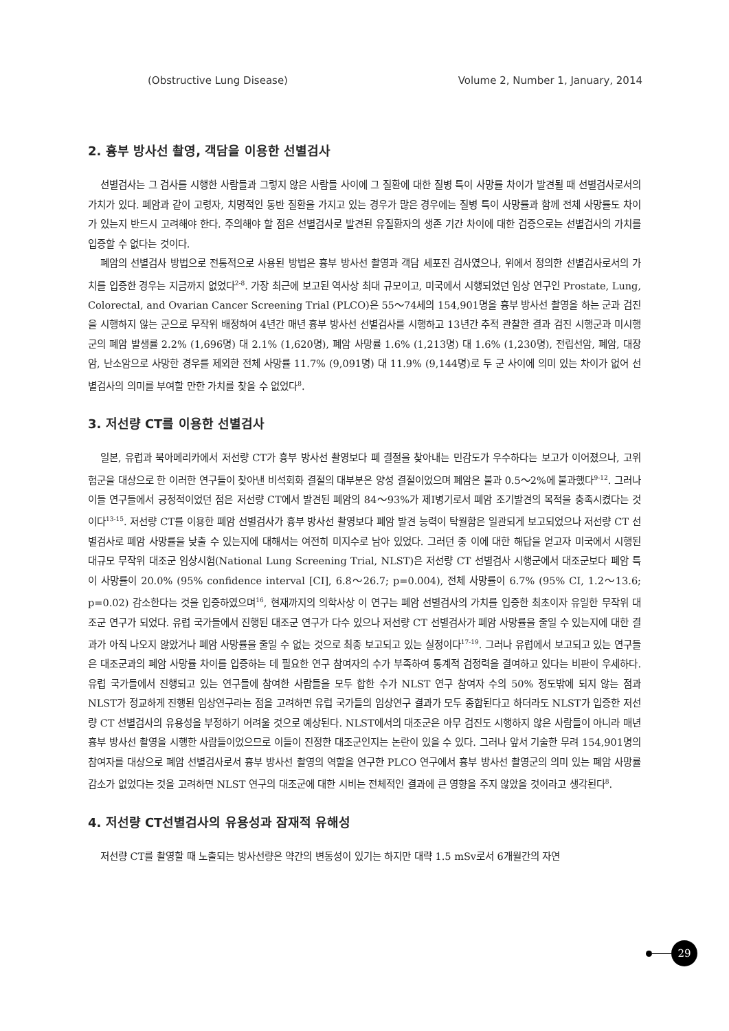(Obstructive Lung Disease) Volume 2, Number 1, January, 2014
2. 흉부 방사선 촬영, 객담을 이용한 선별검사
선별검사는 그 검사를 시행한 사람들과 그렇지 않은 사람들 사이에 그 질환에 대한 질병 특이 사망률 차이가 발견될 때 선별검사로서의 가치가 있다. 폐암과 같이 고령자, 치명적인 동반 질환을 가지고 있는 경우가 많은 경우에는 질병 특이 사망률과 함께 전체 사망률도 차이가 있는지 반드시 고려해야 한다. 주의해야 할 점은 선별검사로 발견된 유질환자의 생존 기간 차이에 대한 검증으로는 선별검사의 가치를 입증할 수 없다는 것이다.
폐암의 선별검사 방법으로 전통적으로 사용된 방법은 흉부 방사선 촬영과 객담 세포진 검사였으나, 위에서 정의한 선별검사로서의 가치를 입증한 경우는 지금까지 없었다<sup>2-8</sup>. 가장 최근에 보고된 역사상 최대 규모이고, 미국에서 시행되었던 임상 연구인 Prostate, Lung, Colorectal, and Ovarian Cancer Screening Trial (PLCO)은 55～74세의 154,901명을 흉부 방사선 촬영을 하는 군과 검진을 시행하지 않는 군으로 무작위 배정하여 4년간 매년 흉부 방사선 선별검사를 시행하고 13년간 추적 관찰한 결과 검진 시행군과 미시행군의 폐암 발생률 2.2% (1,696명) 대 2.1% (1,620명), 폐암 사망률 1.6% (1,213명) 대 1.6% (1,230명), 전립선암, 폐암, 대장암, 난소암으로 사망한 경우를 제외한 전체 사망률 11.7% (9,091명) 대 11.9% (9,144명)로 두 군 사이에 의미 있는 차이가 없어 선별검사의 의미를 부여할 만한 가치를 찾을 수 없었다<sup>8</sup>.
3. 저선량 CT를 이용한 선별검사
일본, 유럽과 북아메리카에서 저선량 CT가 흉부 방사선 촬영보다 폐 결절을 찾아내는 민감도가 우수하다는 보고가 이어졌으나, 고위험군을 대상으로 한 이러한 연구들이 찾아낸 비석회화 결절의 대부분은 양성 결절이었으며 폐암은 불과 0.5～2%에 불과했다<sup>9-12</sup>. 그러나 이들 연구들에서 긍정적이었던 점은 저선량 CT에서 발견된 폐암의 84～93%가 제I병기로서 폐암 조기발견의 목적을 충족시켰다는 것이다<sup>13-15</sup>. 저선량 CT를 이용한 폐암 선별검사가 흉부 방사선 촬영보다 폐암 발견 능력이 탁월함은 일관되게 보고되었으나 저선량 CT 선별검사로 폐암 사망률을 낮출 수 있는지에 대해서는 여전히 미지수로 남아 있었다. 그러던 중 이에 대한 해답을 얻고자 미국에서 시행된 대규모 무작위 대조군 임상시험(National Lung Screening Trial, NLST)은 저선량 CT 선별검사 시행군에서 대조군보다 폐암 특이 사망률이 20.0% (95% confidence interval [CI], 6.8～26.7; p=0.004), 전체 사망률이 6.7% (95% CI, 1.2～13.6; p=0.02) 감소한다는 것을 입증하였으며<sup>16</sup>, 현재까지의 의학사상 이 연구는 폐암 선별검사의 가치를 입증한 최초이자 유일한 무작위 대조군 연구가 되었다. 유럽 국가들에서 진행된 대조군 연구가 다수 있으나 저선량 CT 선별검사가 폐암 사망률을 줄일 수 있는지에 대한 결과가 아직 나오지 않았거나 폐암 사망률을 줄일 수 없는 것으로 최종 보고되고 있는 실정이다<sup>17-19</sup>. 그러나 유럽에서 보고되고 있는 연구들은 대조군과의 폐암 사망률 차이를 입증하는 데 필요한 연구 참여자의 수가 부족하여 통계적 검정력을 결여하고 있다는 비판이 우세하다. 유럽 국가들에서 진행되고 있는 연구들에 참여한 사람들을 모두 합한 수가 NLST 연구 참여자 수의 50% 정도밖에 되지 않는 점과 NLST가 정교하게 진행된 임상연구라는 점을 고려하면 유럽 국가들의 임상연구 결과가 모두 종합된다고 하더라도 NLST가 입증한 저선량 CT 선별검사의 유용성을 부정하기 어려울 것으로 예상된다. NLST에서의 대조군은 아무 검진도 시행하지 않은 사람들이 아니라 매년 흉부 방사선 촬영을 시행한 사람들이었으므로 이들이 진정한 대조군인지는 논란이 있을 수 있다. 그러나 앞서 기술한 무려 154,901명의 참여자를 대상으로 폐암 선별검사로서 흉부 방사선 촬영의 역할을 연구한 PLCO 연구에서 흉부 방사선 촬영군의 의미 있는 폐암 사망률 감소가 없었다는 것을 고려하면 NLST 연구의 대조군에 대한 시비는 전체적인 결과에 큰 영향을 주지 않았을 것이라고 생각된다<sup>8</sup>.
4. 저선량 CT선별검사의 유용성과 잠재적 유해성
저선량 CT를 촬영할 때 노출되는 방사선량은 약간의 변동성이 있기는 하지만 대략 1.5 mSv로서 6개월간의 자연
29